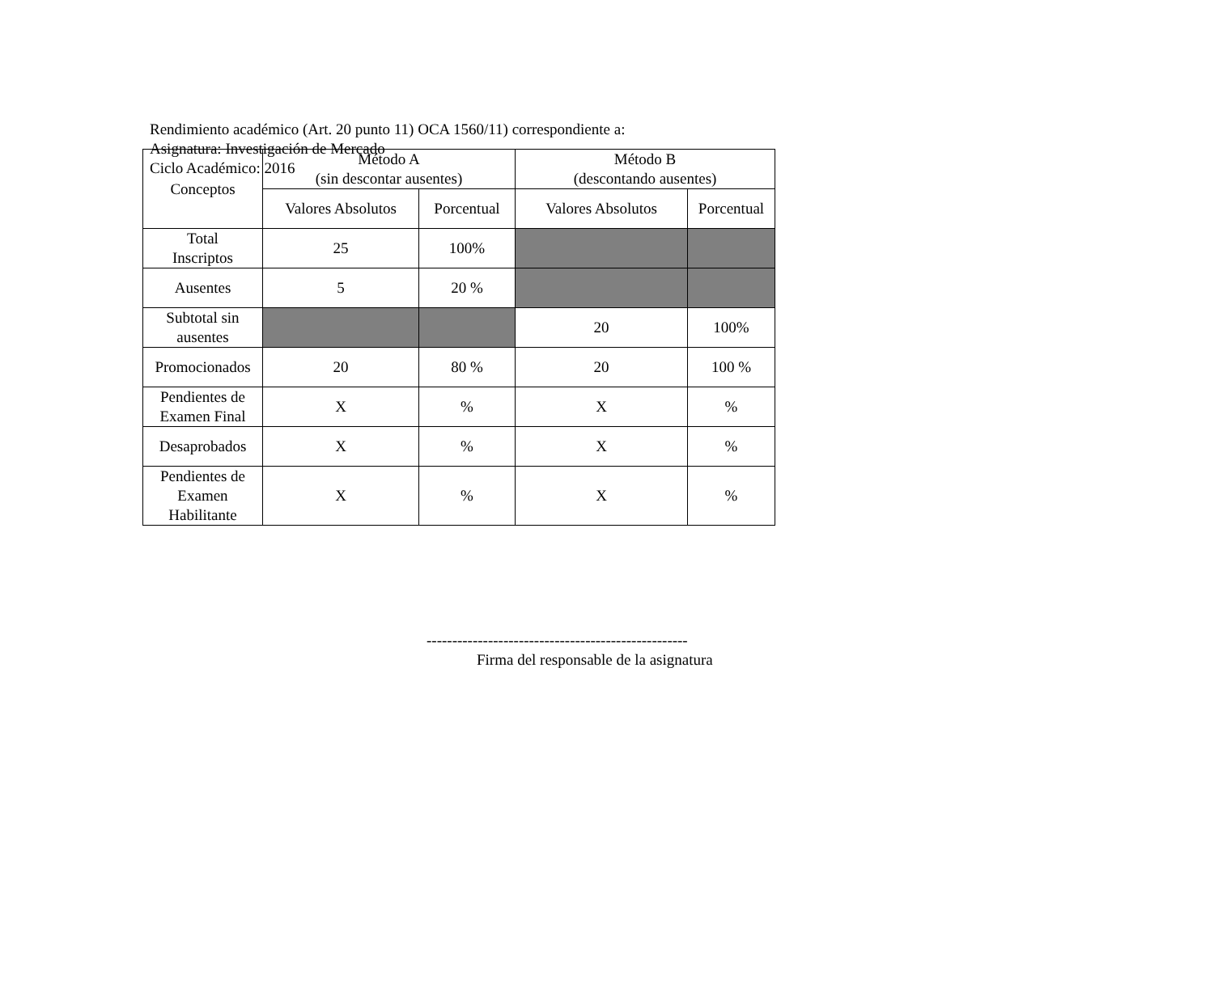Rendimiento académico (Art. 20 punto 11) OCA 1560/11) correspondiente a:
Asignatura: Investigación de Mercado
Ciclo Académico: 2016
| Conceptos | Método A (sin descontar ausentes) | | Método B (descontando ausentes) | |
| --- | --- | --- | --- | --- |
| | Valores Absolutos | Porcentual | Valores Absolutos | Porcentual |
| Total Inscriptos | 25 | 100% | | |
| Ausentes | 5 | 20 % | | |
| Subtotal sin ausentes | | | 20 | 100% |
| Promocionados | 20 | 80 % | 20 | 100 % |
| Pendientes de Examen Final | X | % | X | % |
| Desaprobados | X | % | X | % |
| Pendientes de Examen Habilitante | X | % | X | % |
---------------------------------------------------
Firma del responsable de la asignatura